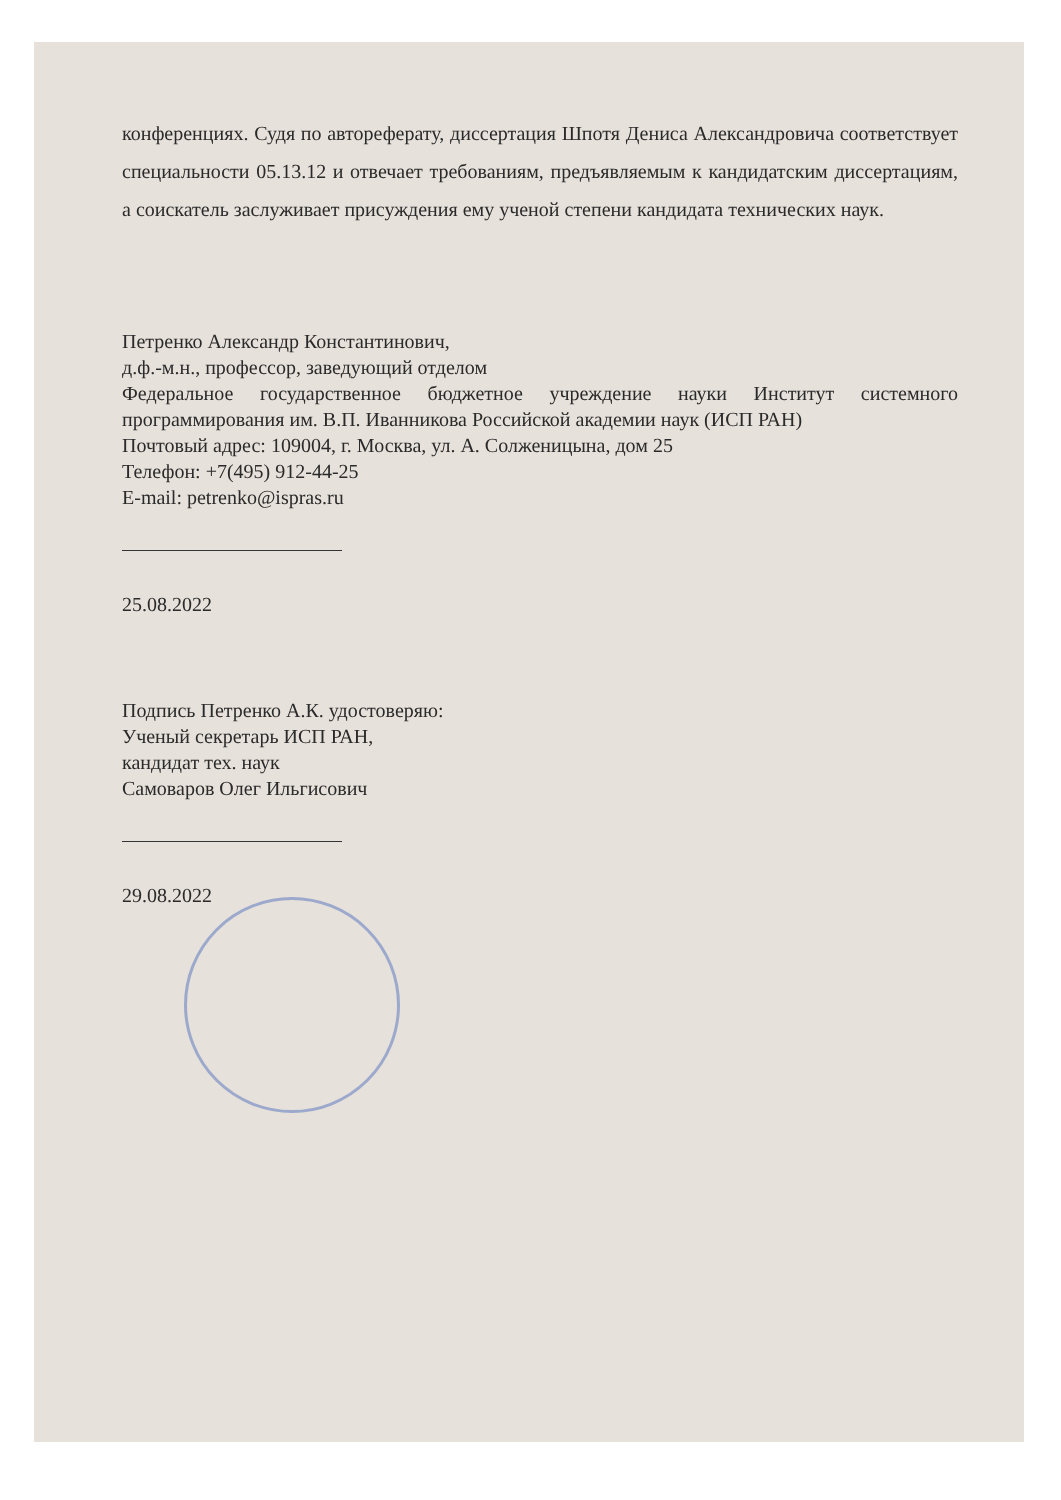конференциях. Судя по автореферату, диссертация Шпотя Дениса Александровича соответствует специальности 05.13.12 и отвечает требованиям, предъявляемым к кандидатским диссертациям, а соискатель заслуживает присуждения ему ученой степени кандидата технических наук.
Петренко Александр Константинович,
д.ф.-м.н., профессор, заведующий отделом
Федеральное государственное бюджетное учреждение науки Институт системного программирования им. В.П. Иванникова Российской академии наук (ИСП РАН)
Почтовый адрес: 109004, г. Москва, ул. А. Солженицына, дом 25
Телефон: +7(495) 912-44-25
E-mail: petrenko@ispras.ru
25.08.2022
Подпись Петренко А.К. удостоверяю:
Ученый секретарь ИСП РАН,
кандидат тех. наук
Самоваров Олег Ильгисович
29.08.2022